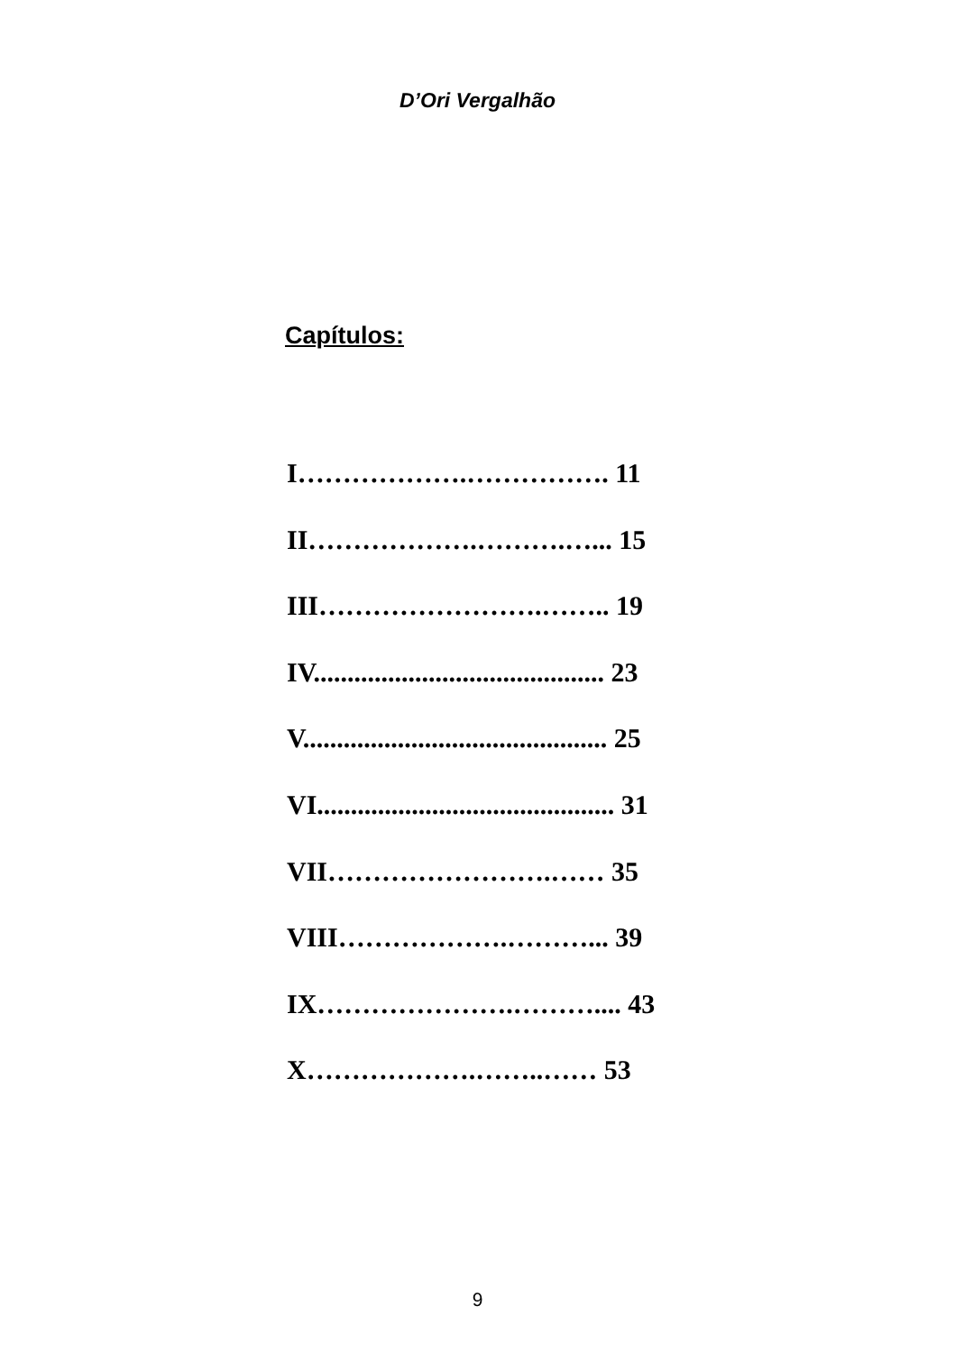D’Ori Vergalhão
Capítulos:
I……………….……………. 11
II……………….……….…... 15
III…………………….…….. 19
IV........................................... 23
V............................................. 25
VI............................................ 31
VII…………………….…… 35
VIII……………….………... 39
IX………………….……….... 43
X……………….……..…… 53
9